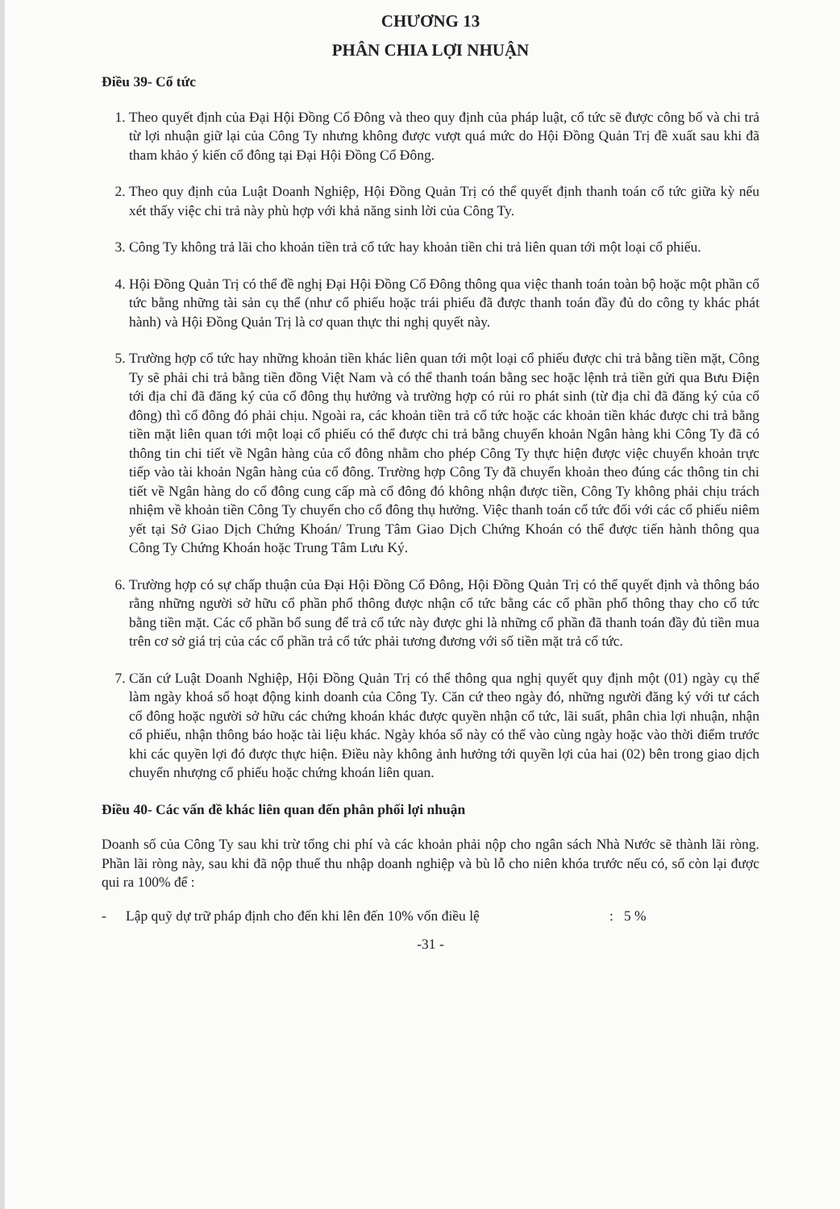CHƯƠNG 13
PHÂN CHIA LỢI NHUẬN
Điều 39- Cổ tức
1. Theo quyết định của Đại Hội Đồng Cổ Đông và theo quy định của pháp luật, cổ tức sẽ được công bố và chi trả từ lợi nhuận giữ lại của Công Ty nhưng không được vượt quá mức do Hội Đồng Quản Trị đề xuất sau khi đã tham khảo ý kiến cổ đông tại Đại Hội Đồng Cổ Đông.
2. Theo quy định của Luật Doanh Nghiệp, Hội Đồng Quản Trị có thể quyết định thanh toán cổ tức giữa kỳ nếu xét thấy việc chi trả này phù hợp với khả năng sinh lời của Công Ty.
3. Công Ty không trả lãi cho khoản tiền trả cổ tức hay khoản tiền chi trả liên quan tới một loại cổ phiếu.
4. Hội Đồng Quản Trị có thể đề nghị Đại Hội Đồng Cổ Đông thông qua việc thanh toán toàn bộ hoặc một phần cổ tức bằng những tài sản cụ thể (như cổ phiếu hoặc trái phiếu đã được thanh toán đầy đủ do công ty khác phát hành) và Hội Đồng Quản Trị là cơ quan thực thi nghị quyết này.
5. Trường hợp cổ tức hay những khoản tiền khác liên quan tới một loại cổ phiếu được chi trả bằng tiền mặt, Công Ty sẽ phải chi trả bằng tiền đồng Việt Nam và có thể thanh toán bằng sec hoặc lệnh trả tiền gửi qua Bưu Điện tới địa chỉ đã đăng ký của cổ đông thụ hưởng và trường hợp có rủi ro phát sinh (từ địa chỉ đã đăng ký của cổ đông) thì cổ đông đó phải chịu. Ngoài ra, các khoản tiền trả cổ tức hoặc các khoản tiền khác được chi trả bằng tiền mặt liên quan tới một loại cổ phiếu có thể được chi trả bằng chuyển khoản Ngân hàng khi Công Ty đã có thông tin chi tiết về Ngân hàng của cổ đông nhằm cho phép Công Ty thực hiện được việc chuyển khoản trực tiếp vào tài khoản Ngân hàng của cổ đông. Trường hợp Công Ty đã chuyển khoản theo đúng các thông tin chi tiết về Ngân hàng do cổ đông cung cấp mà cổ đông đó không nhận được tiền, Công Ty không phải chịu trách nhiệm về khoản tiền Công Ty chuyển cho cổ đông thụ hưởng. Việc thanh toán cổ tức đối với các cổ phiếu niêm yết tại Sở Giao Dịch Chứng Khoán/ Trung Tâm Giao Dịch Chứng Khoán có thể được tiến hành thông qua Công Ty Chứng Khoán hoặc Trung Tâm Lưu Ký.
6. Trường hợp có sự chấp thuận của Đại Hội Đồng Cổ Đông, Hội Đồng Quản Trị có thể quyết định và thông báo rằng những người sở hữu cổ phần phổ thông được nhận cổ tức bằng các cổ phần phổ thông thay cho cổ tức bằng tiền mặt. Các cổ phần bổ sung để trả cổ tức này được ghi là những cổ phần đã thanh toán đầy đủ tiền mua trên cơ sở giá trị của các cổ phần trả cổ tức phải tương đương với số tiền mặt trả cổ tức.
7. Căn cứ Luật Doanh Nghiệp, Hội Đồng Quản Trị có thể thông qua nghị quyết quy định một (01) ngày cụ thể làm ngày khoá sổ hoạt động kinh doanh của Công Ty. Căn cứ theo ngày đó, những người đăng ký với tư cách cổ đông hoặc người sở hữu các chứng khoán khác được quyền nhận cổ tức, lãi suất, phân chia lợi nhuận, nhận cổ phiếu, nhận thông báo hoặc tài liệu khác. Ngày khóa sổ này có thể vào cùng ngày hoặc vào thời điểm trước khi các quyền lợi đó được thực hiện. Điều này không ảnh hưởng tới quyền lợi của hai (02) bên trong giao dịch chuyển nhượng cổ phiếu hoặc chứng khoán liên quan.
Điều 40- Các vấn đề khác liên quan đến phân phối lợi nhuận
Doanh số của Công Ty sau khi trừ tổng chi phí và các khoản phải nộp cho ngân sách Nhà Nước sẽ thành lãi ròng. Phần lãi ròng này, sau khi đã nộp thuế thu nhập doanh nghiệp và bù lỗ cho niên khóa trước nếu có, số còn lại được qui ra 100% để :
- Lập quỹ dự trữ pháp định cho đến khi lên đến 10% vốn điều lệ: 5 %
-31 -